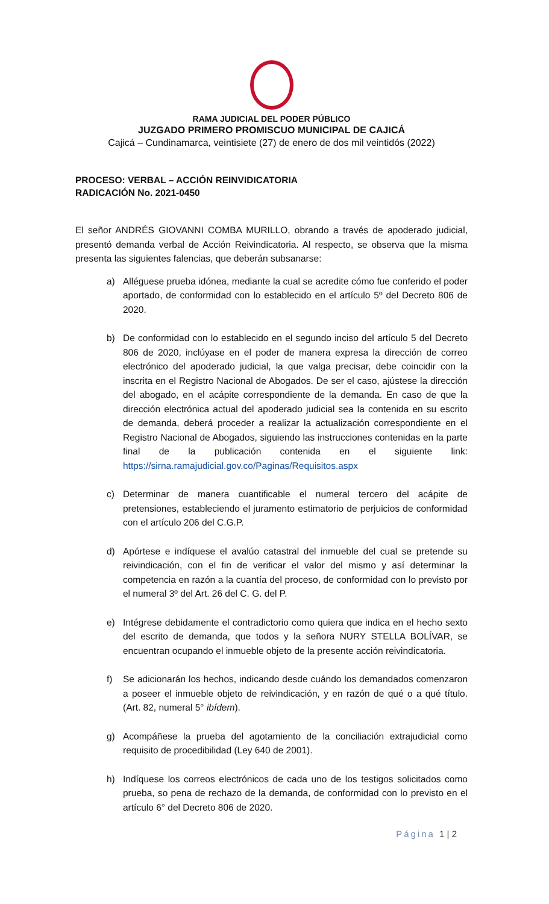RAMA JUDICIAL DEL PODER PÚBLICO
JUZGADO PRIMERO PROMISCUO MUNICIPAL DE CAJICÁ
Cajicá – Cundinamarca, veintisiete (27) de enero de dos mil veintidós (2022)
PROCESO: VERBAL – ACCIÓN REINVIDICATORIA
RADICACIÓN No. 2021-0450
El señor ANDRÉS GIOVANNI COMBA MURILLO, obrando a través de apoderado judicial, presentó demanda verbal de Acción Reivindicatoria. Al respecto, se observa que la misma presenta las siguientes falencias, que deberán subsanarse:
a) Alléguese prueba idónea, mediante la cual se acredite cómo fue conferido el poder aportado, de conformidad con lo establecido en el artículo 5º del Decreto 806 de 2020.
b) De conformidad con lo establecido en el segundo inciso del artículo 5 del Decreto 806 de 2020, inclúyase en el poder de manera expresa la dirección de correo electrónico del apoderado judicial, la que valga precisar, debe coincidir con la inscrita en el Registro Nacional de Abogados. De ser el caso, ajústese la dirección del abogado, en el acápite correspondiente de la demanda. En caso de que la dirección electrónica actual del apoderado judicial sea la contenida en su escrito de demanda, deberá proceder a realizar la actualización correspondiente en el Registro Nacional de Abogados, siguiendo las instrucciones contenidas en la parte final de la publicación contenida en el siguiente link: https://sirna.ramajudicial.gov.co/Paginas/Requisitos.aspx
c) Determinar de manera cuantificable el numeral tercero del acápite de pretensiones, estableciendo el juramento estimatorio de perjuicios de conformidad con el artículo 206 del C.G.P.
d) Apórtese e indíquese el avalúo catastral del inmueble del cual se pretende su reivindicación, con el fin de verificar el valor del mismo y así determinar la competencia en razón a la cuantía del proceso, de conformidad con lo previsto por el numeral 3º del Art. 26 del C. G. del P.
e) Intégrese debidamente el contradictorio como quiera que indica en el hecho sexto del escrito de demanda, que todos y la señora NURY STELLA BOLÍVAR, se encuentran ocupando el inmueble objeto de la presente acción reivindicatoria.
f) Se adicionarán los hechos, indicando desde cuándo los demandados comenzaron a poseer el inmueble objeto de reivindicación, y en razón de qué o a qué título. (Art. 82, numeral 5° ibídem).
g) Acompáñese la prueba del agotamiento de la conciliación extrajudicial como requisito de procedibilidad (Ley 640 de 2001).
h) Indíquese los correos electrónicos de cada uno de los testigos solicitados como prueba, so pena de rechazo de la demanda, de conformidad con lo previsto en el artículo 6° del Decreto 806 de 2020.
Página 1 | 2